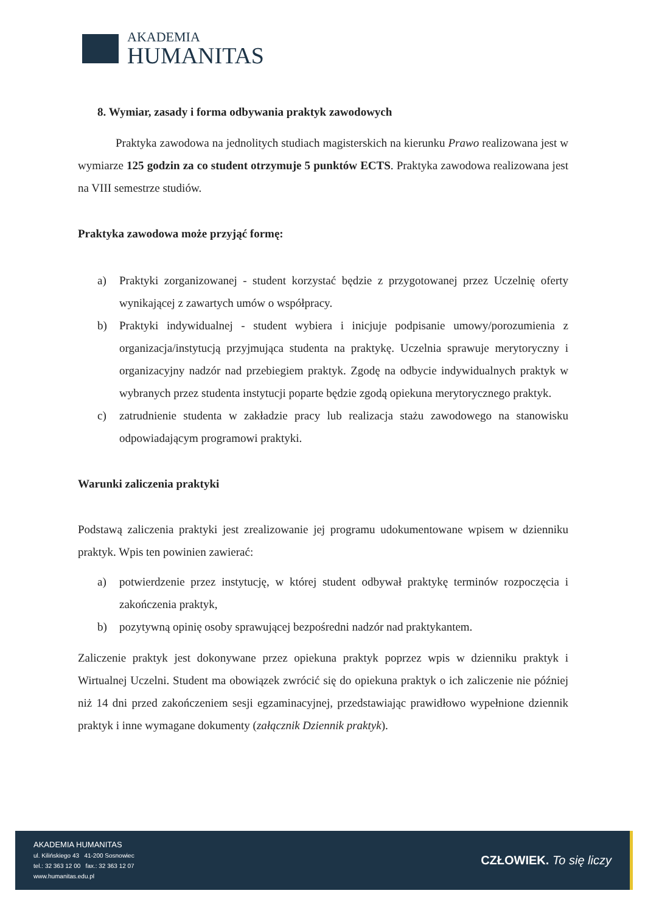AKADEMIA
HUMANITAS
8. Wymiar, zasady i forma odbywania praktyk zawodowych
Praktyka zawodowa na jednolitych studiach magisterskich na kierunku Prawo realizowana jest w wymiarze 125 godzin za co student otrzymuje 5 punktów ECTS. Praktyka zawodowa realizowana jest na VIII semestrze studiów.
Praktyka zawodowa może przyjąć formę:
a) Praktyki zorganizowanej - student korzystać będzie z przygotowanej przez Uczelnię oferty wynikającej z zawartych umów o współpracy.
b) Praktyki indywidualnej - student wybiera i inicjuje podpisanie umowy/porozumienia z organizacja/instytucją przyjmująca studenta na praktykę. Uczelnia sprawuje merytoryczny i organizacyjny nadzór nad przebiegiem praktyk. Zgodę na odbycie indywidualnych praktyk w wybranych przez studenta instytucji poparte będzie zgodą opiekuna merytorycznego praktyk.
c) zatrudnienie studenta w zakładzie pracy lub realizacja stażu zawodowego na stanowisku odpowiadającym programowi praktyki.
Warunki zaliczenia praktyki
Podstawą zaliczenia praktyki jest zrealizowanie jej programu udokumentowane wpisem w dzienniku praktyk. Wpis ten powinien zawierać:
a) potwierdzenie przez instytucję, w której student odbywał praktykę terminów rozpoczęcia i zakończenia praktyk,
b) pozytywną opinię osoby sprawującej bezpośredni nadzór nad praktykantem.
Zaliczenie praktyk jest dokonywane przez opiekuna praktyk poprzez wpis w dzienniku praktyk i Wirtualnej Uczelni. Student ma obowiązek zwrócić się do opiekuna praktyk o ich zaliczenie nie później niż 14 dni przed zakończeniem sesji egzaminacyjnej, przedstawiając prawidłowo wypełnione dziennik praktyk i inne wymagane dokumenty (załącznik Dziennik praktyk).
AKADEMIA HUMANITAS
ul. Kilińskiego 43 41-200 Sosnowiec
tel.: 32 363 12 00 fax.: 32 363 12 07
www.humanitas.edu.pl
CZŁOWIEK. To się liczy